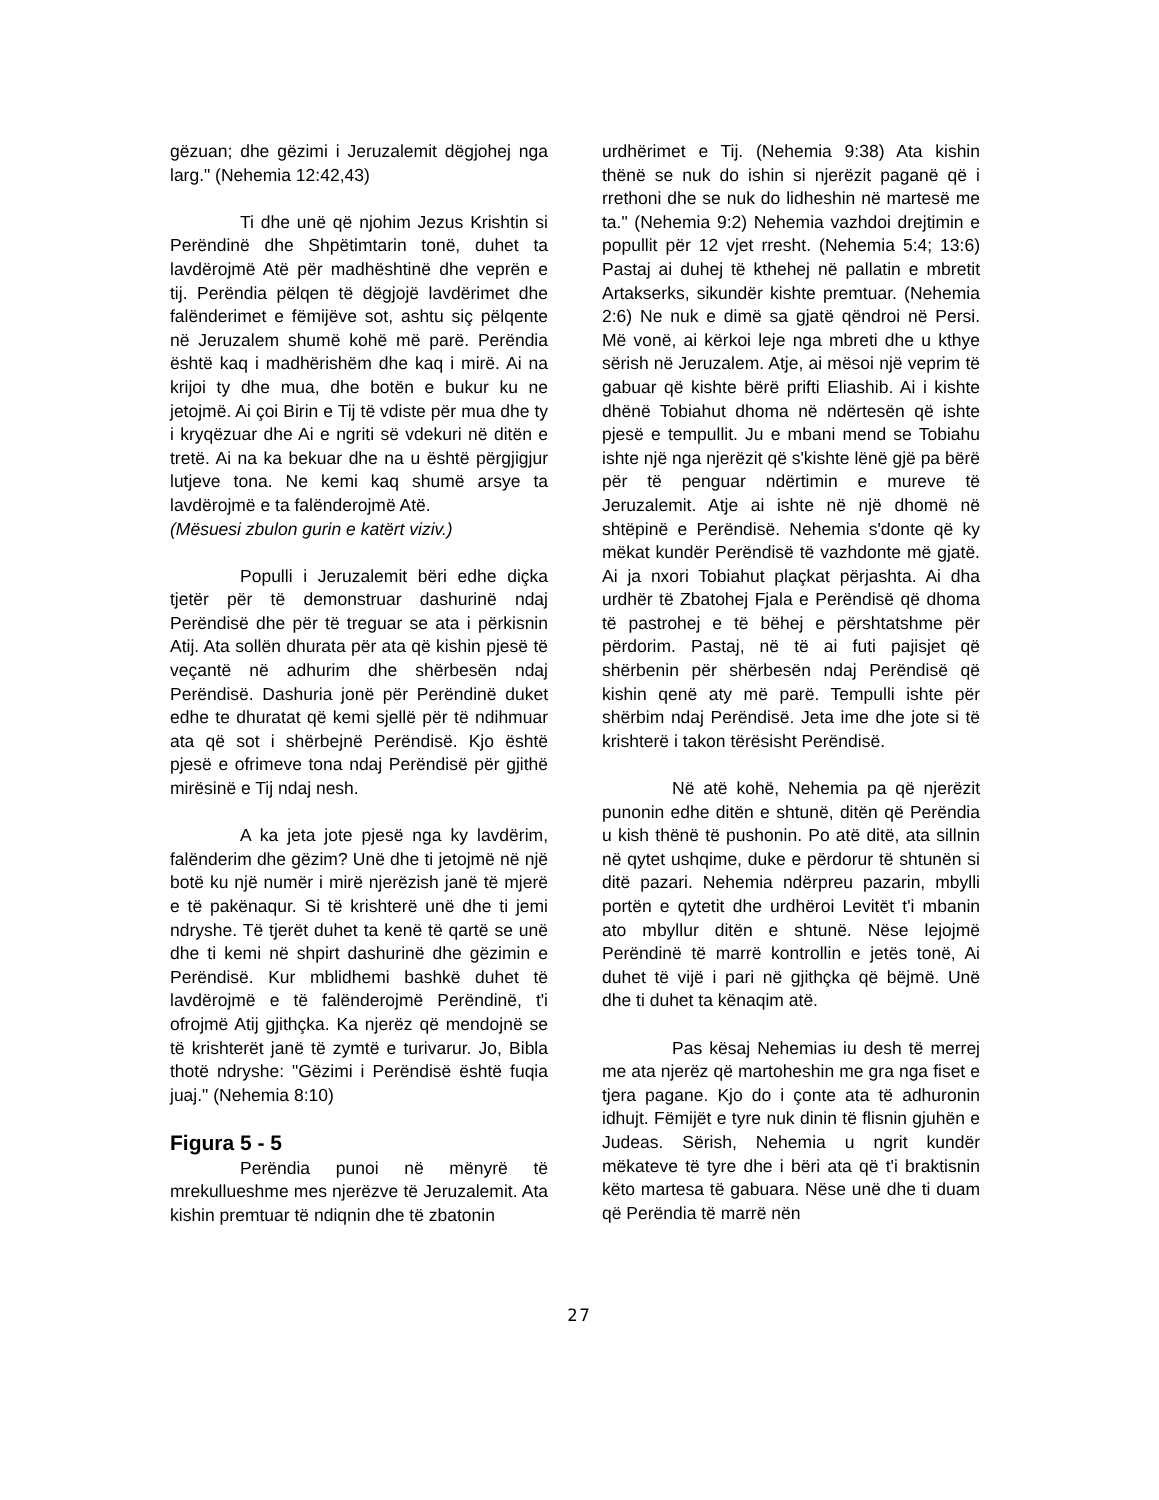gëzuan; dhe gëzimi i Jeruzalemit dëgjohej nga larg." (Nehemia 12:42,43)
Ti dhe unë që njohim Jezus Krishtin si Perëndinë dhe Shpëtimtarin tonë, duhet ta lavdërojmë Atë për madhështinë dhe veprën e tij. Perëndia pëlqen të dëgjojë lavdërimet dhe falënderimet e fëmijëve sot, ashtu siç pëlqente në Jeruzalem shumë kohë më parë. Perëndia është kaq i madhërishëm dhe kaq i mirë. Ai na krijoi ty dhe mua, dhe botën e bukur ku ne jetojmë. Ai çoi Birin e Tij të vdiste për mua dhe ty i kryqëzuar dhe Ai e ngriti së vdekuri në ditën e tretë. Ai na ka bekuar dhe na u është përgjigjur lutjeve tona. Ne kemi kaq shumë arsye ta lavdërojmë e ta falënderojmë Atë.
(Mësuesi zbulon gurin e katërt viziv.)
Populli i Jeruzalemit bëri edhe diçka tjetër për të demonstruar dashurinë ndaj Perëndisë dhe për të treguar se ata i përkisnin Atij. Ata sollën dhurata për ata që kishin pjesë të veçantë në adhurim dhe shërbesën ndaj Perëndisë. Dashuria jonë për Perëndinë duket edhe te dhuratat që kemi sjellë për të ndihmuar ata që sot i shërbejnë Perëndisë. Kjo është pjesë e ofrimeve tona ndaj Perëndisë për gjithë mirësinë e Tij ndaj nesh.
A ka jeta jote pjesë nga ky lavdërim, falënderim dhe gëzim? Unë dhe ti jetojmë në një botë ku një numër i mirë njerëzish janë të mjerë e të pakënaqur. Si të krishterë unë dhe ti jemi ndryshe. Të tjerët duhet ta kenë të qartë se unë dhe ti kemi në shpirt dashurinë dhe gëzimin e Perëndisë. Kur mblidhemi bashkë duhet të lavdërojmë e të falënderojmë Perëndinë, t'i ofrojmë Atij gjithçka. Ka njerëz që mendojnë se të krishterët janë të zymtë e turivarur. Jo, Bibla thotë ndryshe: "Gëzimi i Perëndisë është fuqia juaj." (Nehemia 8:10)
Figura 5 - 5
Perëndia punoi në mënyrë të mrekullueshme mes njerëzve të Jeruzalemit. Ata kishin premtuar të ndiqnin dhe të zbatonin
urdhërimet e Tij. (Nehemia 9:38) Ata kishin thënë se nuk do ishin si njerëzit paganë që i rrethoni dhe se nuk do lidheshin në martesë me ta." (Nehemia 9:2) Nehemia vazhdoi drejtimin e popullit për 12 vjet rresht. (Nehemia 5:4; 13:6) Pastaj ai duhej të kthehej në pallatin e mbretit Artakserks, sikundër kishte premtuar. (Nehemia 2:6) Ne nuk e dimë sa gjatë qëndroi në Persi. Më vonë, ai kërkoi leje nga mbreti dhe u kthye sërish në Jeruzalem. Atje, ai mësoi një veprim të gabuar që kishte bërë prifti Eliashib. Ai i kishte dhënë Tobiahut dhoma në ndërtesën që ishte pjesë e tempullit. Ju e mbani mend se Tobiahu ishte një nga njerëzit që s'kishte lënë gjë pa bërë për të penguar ndërtimin e mureve të Jeruzalemit. Atje ai ishte në një dhomë në shtëpinë e Perëndisë. Nehemia s'donte që ky mëkat kundër Perëndisë të vazhdonte më gjatë. Ai ja nxori Tobiahut plaçkat përjashta. Ai dha urdhër të Zbatohej Fjala e Perëndisë që dhoma të pastrohej e të bëhej e përshtatshme për përdorim. Pastaj, në të ai futi pajisjet që shërbenin për shërbesën ndaj Perëndisë që kishin qenë aty më parë. Tempulli ishte për shërbim ndaj Perëndisë. Jeta ime dhe jote si të krishterë i takon tërësisht Perëndisë.
Në atë kohë, Nehemia pa që njerëzit punonin edhe ditën e shtunë, ditën që Perëndia u kish thënë të pushonin. Po atë ditë, ata sillnin në qytet ushqime, duke e përdorur të shtunën si ditë pazari. Nehemia ndërpreu pazarin, mbylli portën e qytetit dhe urdhëroi Levitët t'i mbanin ato mbyllur ditën e shtunë. Nëse lejojmë Perëndinë të marrë kontrollin e jetës tonë, Ai duhet të vijë i pari në gjithçka që bëjmë. Unë dhe ti duhet ta kënaqim atë.
Pas kësaj Nehemias iu desh të merrej me ata njerëz që martoheshin me gra nga fiset e tjera pagane. Kjo do i çonte ata të adhuronin idhujt. Fëmijët e tyre nuk dinin të flisnin gjuhën e Judeas. Sërish, Nehemia u ngrit kundër mëkateve të tyre dhe i bëri ata që t'i braktisnin këto martesa të gabuara. Nëse unë dhe ti duam që Perëndia të marrë nën
27